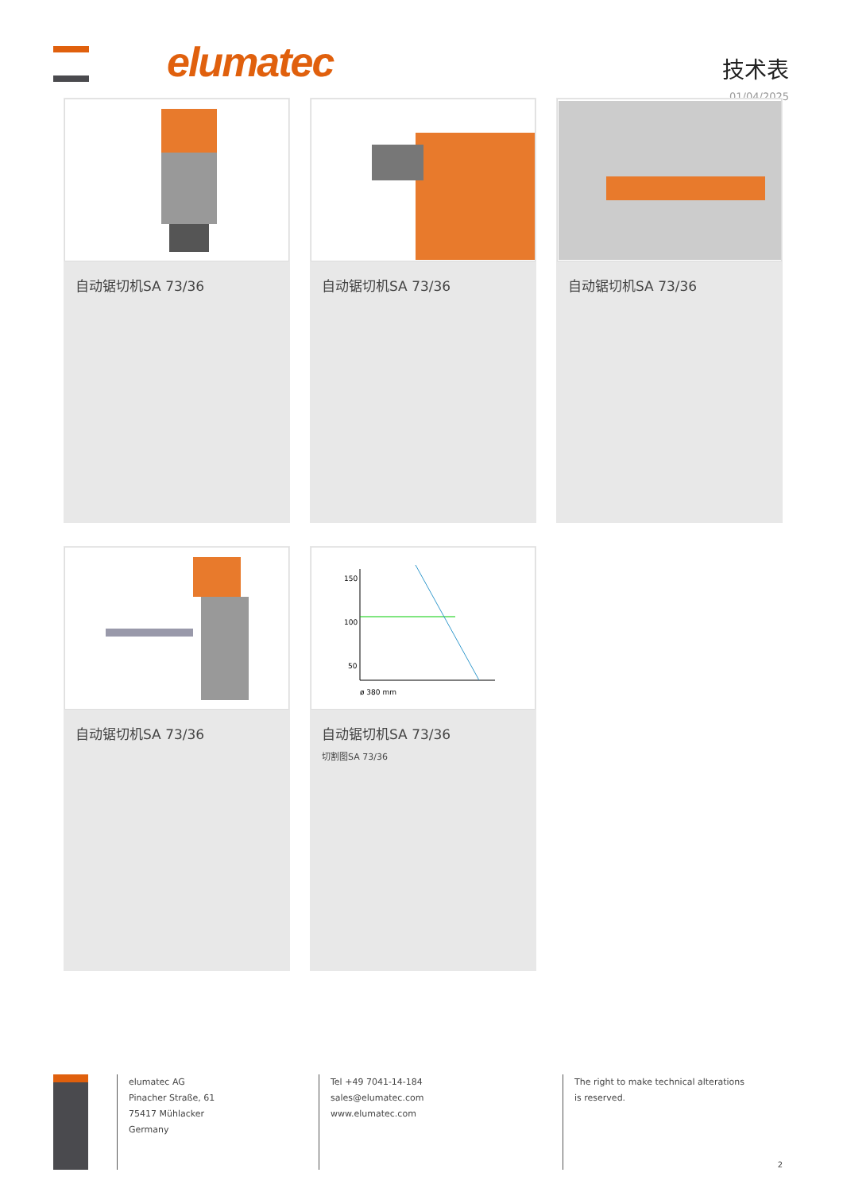elumatec
技术表
01/04/2025
自动锯切机SA 73/36
自动锯切机SA 73/36
自动锯切机SA 73/36
自动锯切机SA 73/36
150
100
50
ø 380 mm
自动锯切机SA 73/36
切割图SA 73/36
elumatec AG
Pinacher Straße, 61
75417 Mühlacker
Germany
Tel +49 7041-14-184
sales@elumatec.com
www.elumatec.com
The right to make technical alterations is reserved.
2